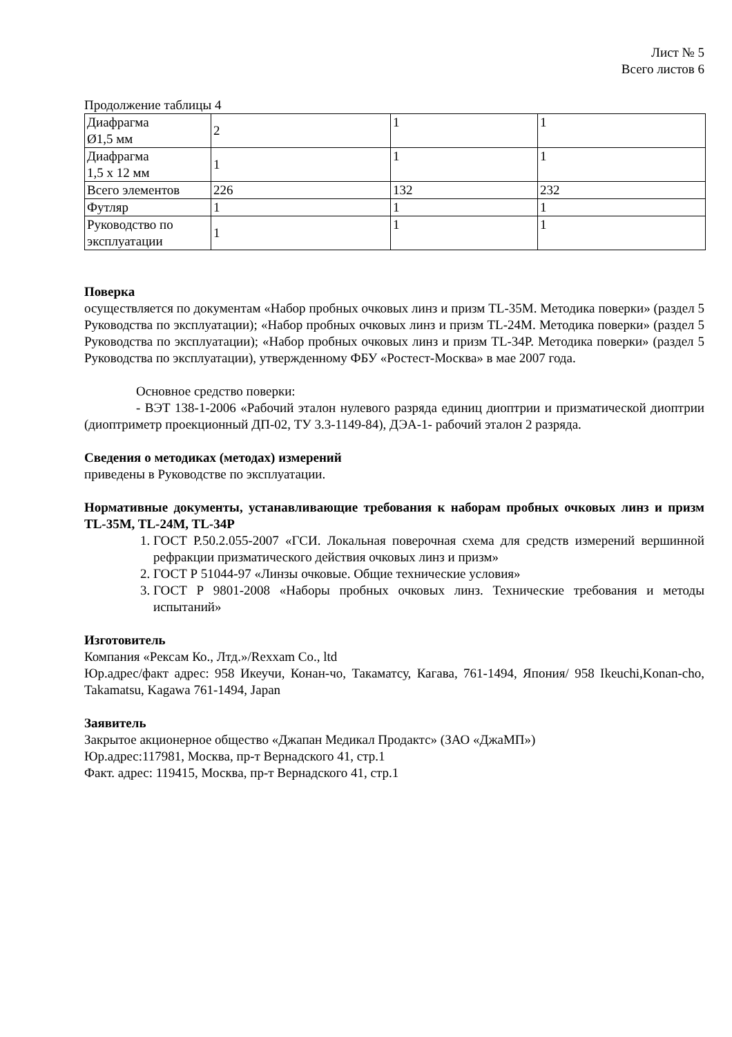Лист № 5
Всего листов 6
Продолжение таблицы 4
| Диафрагма Ø1,5 мм | 2 | 1 | 1 |
| Диафрагма 1,5 х 12 мм | 1 | 1 | 1 |
| Всего элементов | 226 | 132 | 232 |
| Футляр | 1 | 1 | 1 |
| Руководство по эксплуатации | 1 | 1 | 1 |
Поверка
осуществляется по документам «Набор пробных очковых линз и призм TL-35M. Методика поверки» (раздел 5 Руководства по эксплуатации); «Набор пробных очковых линз и призм TL-24M. Методика поверки» (раздел 5 Руководства по эксплуатации); «Набор пробных очковых линз и призм TL-34P. Методика поверки» (раздел 5 Руководства по эксплуатации), утвержденному ФБУ «Ростест-Москва» в мае 2007 года.
Основное средство поверки:
- ВЭТ 138-1-2006 «Рабочий эталон нулевого разряда единиц диоптрии и призматической диоптрии (диоптриметр проекционный ДП-02, ТУ 3.3-1149-84), ДЭА-1- рабочий эталон 2 разряда.
Сведения о методиках (методах) измерений
приведены в Руководстве по эксплуатации.
Нормативные документы, устанавливающие требования к наборам пробных очковых линз и призм TL-35M, TL-24M, TL-34P
1. ГОСТ Р.50.2.055-2007 «ГСИ. Локальная поверочная схема для средств измерений вершинной рефракции призматического действия очковых линз и призм»
2. ГОСТ Р 51044-97 «Линзы очковые. Общие технические условия»
3. ГОСТ Р 9801-2008 «Наборы пробных очковых линз. Технические требования и методы испытаний»
Изготовитель
Компания «Рексам Ко., Лтд.»/Rexxam Co., ltd
Юр.адрес/факт адрес: 958 Икеучи, Конан-чо, Такаматсу, Кагава, 761-1494, Япония/ 958 Ikeuchi,Konan-cho, Takamatsu, Kagawa 761-1494, Japan
Заявитель
Закрытое акционерное общество «Джапан Медикал Продактс» (ЗАО «ДжаМП»)
Юр.адрес:117981, Москва, пр-т Вернадского 41, стр.1
Факт. адрес: 119415, Москва, пр-т Вернадского 41, стр.1